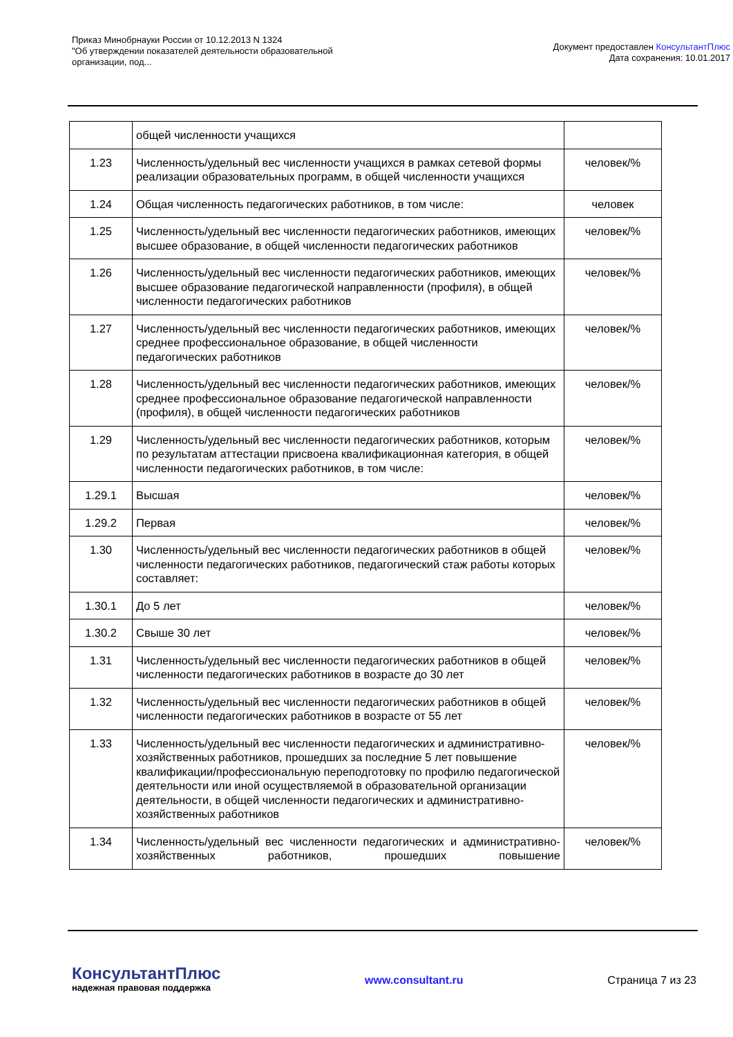Приказ Минобрнауки России от 10.12.2013 N 1324
"Об утверждении показателей деятельности образовательной
организации, под...
Документ предоставлен КонсультантПлюс
Дата сохранения: 10.01.2017
| | общей численности учащихся | |
| 1.23 | Численность/удельный вес численности учащихся в рамках сетевой формы реализации образовательных программ, в общей численности учащихся | человек/% |
| 1.24 | Общая численность педагогических работников, в том числе: | человек |
| 1.25 | Численность/удельный вес численности педагогических работников, имеющих высшее образование, в общей численности педагогических работников | человек/% |
| 1.26 | Численность/удельный вес численности педагогических работников, имеющих высшее образование педагогической направленности (профиля), в общей численности педагогических работников | человек/% |
| 1.27 | Численность/удельный вес численности педагогических работников, имеющих среднее профессиональное образование, в общей численности педагогических работников | человек/% |
| 1.28 | Численность/удельный вес численности педагогических работников, имеющих среднее профессиональное образование педагогической направленности (профиля), в общей численности педагогических работников | человек/% |
| 1.29 | Численность/удельный вес численности педагогических работников, которым по результатам аттестации присвоена квалификационная категория, в общей численности педагогических работников, в том числе: | человек/% |
| 1.29.1 | Высшая | человек/% |
| 1.29.2 | Первая | человек/% |
| 1.30 | Численность/удельный вес численности педагогических работников в общей численности педагогических работников, педагогический стаж работы которых составляет: | человек/% |
| 1.30.1 | До 5 лет | человек/% |
| 1.30.2 | Свыше 30 лет | человек/% |
| 1.31 | Численность/удельный вес численности педагогических работников в общей численности педагогических работников в возрасте до 30 лет | человек/% |
| 1.32 | Численность/удельный вес численности педагогических работников в общей численности педагогических работников в возрасте от 55 лет | человек/% |
| 1.33 | Численность/удельный вес численности педагогических и административно-хозяйственных работников, прошедших за последние 5 лет повышение квалификации/профессиональную переподготовку по профилю педагогической деятельности или иной осуществляемой в образовательной организации деятельности, в общей численности педагогических и административно-хозяйственных работников | человек/% |
| 1.34 | Численность/удельный вес численности педагогических и административно-хозяйственных работников, прошедших повышение | человек/% |
КонсультантПлюс
надежная правовая поддержка
www.consultant.ru Страница 7 из 23